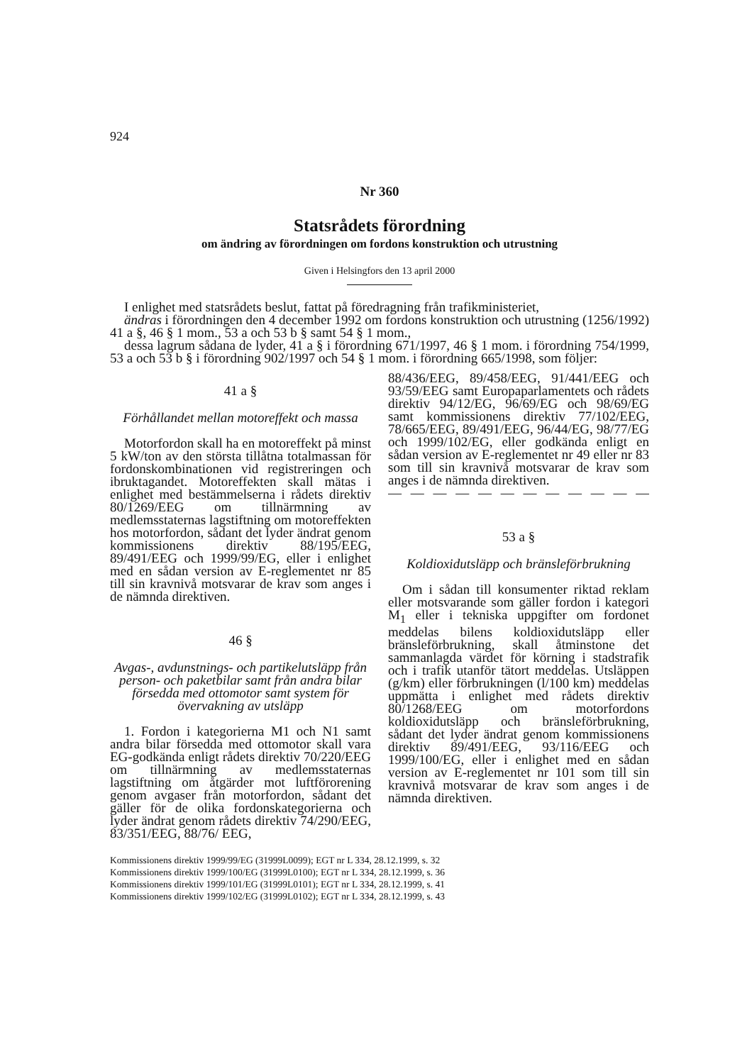924
Nr 360
Statsrådets förordning
om ändring av förordningen om fordons konstruktion och utrustning
Given i Helsingfors den 13 april 2000
I enlighet med statsrådets beslut, fattat på föredragning från trafikministeriet,
ändras i förordningen den 4 december 1992 om fordons konstruktion och utrustning (1256/1992) 41 a §, 46 § 1 mom., 53 a och 53 b § samt 54 § 1 mom.,
dessa lagrum sådana de lyder, 41 a § i förordning 671/1997, 46 § 1 mom. i förordning 754/1999, 53 a och 53 b § i förordning 902/1997 och 54 § 1 mom. i förordning 665/1998, som följer:
41 a §
Förhållandet mellan motoreffekt och massa
Motorfordon skall ha en motoreffekt på minst 5 kW/ton av den största tillåtna totalmassan för fordonskombinationen vid registreringen och ibruktagandet. Motoreffekten skall mätas i enlighet med bestämmelserna i rådets direktiv 80/1269/EEG om tillnärmning av medlemsstaternas lagstiftning om motoreffekten hos motorfordon, sådant det lyder ändrat genom kommissionens direktiv 88/195/EEG, 89/491/EEG och 1999/99/EG, eller i enlighet med en sådan version av E-reglementet nr 85 till sin kravnivå motsvarar de krav som anges i de nämnda direktiven.
46 §
Avgas-, avdunstnings- och partikelutsläpp från person- och paketbilar samt från andra bilar försedda med ottomotor samt system för övervakning av utsläpp
1. Fordon i kategorierna M1 och N1 samt andra bilar försedda med ottomotor skall vara EG-godkända enligt rådets direktiv 70/220/EEG om tillnärmning av medlemsstaternas lagstiftning om åtgärder mot luftförorening genom avgaser från motorfordon, sådant det gäller för de olika fordonskategorierna och lyder ändrat genom rådets direktiv 74/290/EEG, 83/351/EEG, 88/76/ EEG,
88/436/EEG, 89/458/EEG, 91/441/EEG och 93/59/EEG samt Europaparlamentets och rådets direktiv 94/12/EG, 96/69/EG och 98/69/EG samt kommissionens direktiv 77/102/EEG, 78/665/EEG, 89/491/EEG, 96/44/EG, 98/77/EG och 1999/102/EG, eller godkända enligt en sådan version av E-reglementet nr 49 eller nr 83 som till sin kravnivå motsvarar de krav som anges i de nämnda direktiven.
— — — — — — — — — — — — — —
53 a §
Koldioxidutsläpp och bränsleförbrukning
Om i sådan till konsumenter riktad reklam eller motsvarande som gäller fordon i kategori M<sub>1</sub> eller i tekniska uppgifter om fordonet meddelas bilens koldioxidutsläpp eller bränsleförbrukning, skall åtminstone det sammanlagda värdet för körning i stadstrafik och i trafik utanför tätort meddelas. Utsläppen (g/km) eller förbrukningen (l/100 km) meddelas uppmätta i enlighet med rådets direktiv 80/1268/EEG om motorfordons koldioxidutsläpp och bränsleförbrukning, sådant det lyder ändrat genom kommissionens direktiv 89/491/EEG, 93/116/EEG och 1999/100/EG, eller i enlighet med en sådan version av E-reglementet nr 101 som till sin kravnivå motsvarar de krav som anges i de nämnda direktiven.
Kommissionens direktiv 1999/99/EG (31999L0099); EGT nr L 334, 28.12.1999, s. 32
Kommissionens direktiv 1999/100/EG (31999L0100); EGT nr L 334, 28.12.1999, s. 36
Kommissionens direktiv 1999/101/EG (31999L0101); EGT nr L 334, 28.12.1999, s. 41
Kommissionens direktiv 1999/102/EG (31999L0102); EGT nr L 334, 28.12.1999, s. 43